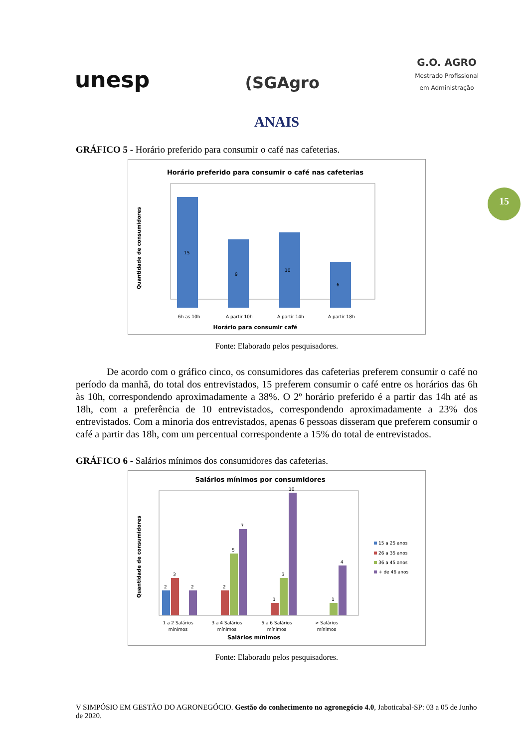unesp
(SGAgro
G.O. AGRO
Mestrado Profissional
em Administração
15
ANAIS
GRÁFICO 5 - Horário preferido para consumir o café nas cafeterias.
Horário preferido para consumir o café nas cafeterias
15
9
10
6
6h as 10h
A partir 10h
A partir 14h
A partir 18h
Horário para consumir café
Quantidade de consumidores
Fonte: Elaborado pelos pesquisadores.
De acordo com o gráfico cinco, os consumidores das cafeterias preferem consumir o café no período da manhã, do total dos entrevistados, 15 preferem consumir o café entre os horários das 6h às 10h, correspondendo aproximadamente a 38%. O 2º horário preferido é a partir das 14h até as 18h, com a preferência de 10 entrevistados, correspondendo aproximadamente a 23% dos entrevistados. Com a minoria dos entrevistados, apenas 6 pessoas disseram que preferem consumir o café a partir das 18h, com um percentual correspondente a 15% do total de entrevistados.
GRÁFICO 6 - Salários mínimos dos consumidores das cafeterias.
Salários mínimos por consumidores
2
3
2
2
5
7
1
3
10
1
4
1 a 2 Salários
mínimos
3 a 4 Salários
mínimos
5 a 6 Salários
mínimos
> Salários
mínimos
Salários mínimos
15 a 25 anos
26 a 35 anos
36 a 45 anos
+ de 46 anos
Quantidade de consumidores
Fonte: Elaborado pelos pesquisadores.
V SIMPÓSIO EM GESTÃO DO AGRONEGÓCIO. Gestão do conhecimento no agronegócio 4.0, Jaboticabal-SP: 03 a 05 de Junho de 2020.